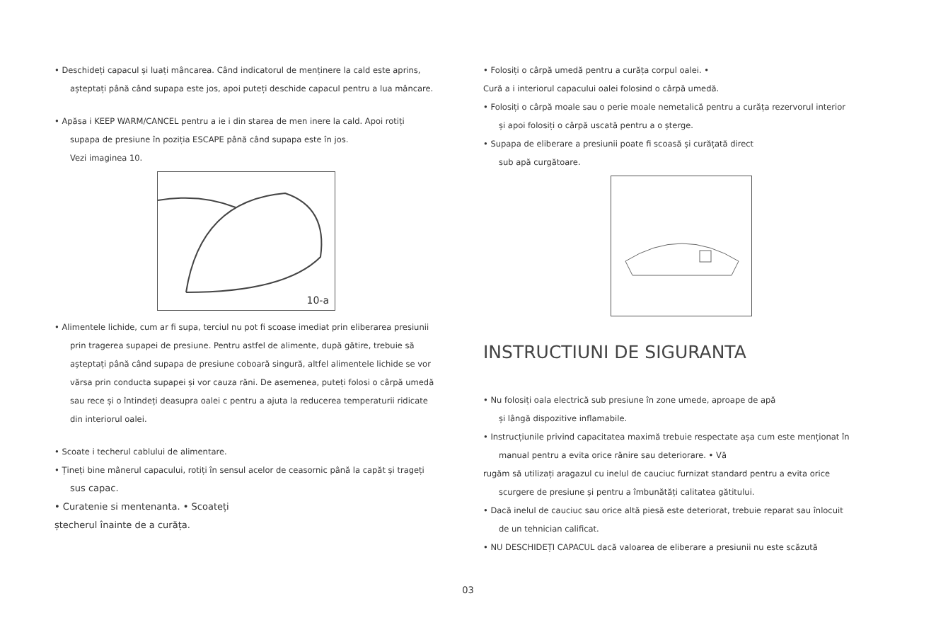• Deschideți capacul și luați mâncarea. Când indicatorul de menținere la cald este aprins,
așteptați până când supapa este jos, apoi puteți deschide capacul pentru a lua mâncare.
• Apăsa i KEEP WARM/CANCEL pentru a ie i din starea de men inere la cald. Apoi rotiți
supapa de presiune în poziția ESCAPE până când supapa este în jos.
Vezi imaginea 10.
10-a
• Alimentele lichide, cum ar fi supa, terciul nu pot fi scoase imediat prin eliberarea presiunii
prin tragerea supapei de presiune. Pentru astfel de alimente, după gătire, trebuie să
așteptați până când supapa de presiune coboară singură, altfel alimentele lichide se vor
vărsa prin conducta supapei și vor cauza răni. De asemenea, puteți folosi o cârpă umedă
sau rece și o întindeți deasupra oalei c pentru a ajuta la reducerea temperaturii ridicate
din interiorul oalei.
• Scoate i techerul cablului de alimentare.
• Țineți bine mânerul capacului, rotiți în sensul acelor de ceasornic până la capăt și trageți
sus capac.
• Curatenie si mentenanta. • Scoateți
ștecherul înainte de a curăța.
• Folosiți o cârpă umedă pentru a curăța corpul oalei. •
Cură a i interiorul capacului oalei folosind o cârpă umedă.
• Folosiți o cârpă moale sau o perie moale nemetalică pentru a curăța rezervorul interior
și apoi folosiți o cârpă uscată pentru a o șterge.
• Supapa de eliberare a presiunii poate fi scoasă și curățată direct
sub apă curgătoare.
INSTRUCTIUNI DE SIGURANTA
• Nu folosiți oala electrică sub presiune în zone umede, aproape de apă
și lângă dispozitive inflamabile.
• Instrucțiunile privind capacitatea maximă trebuie respectate așa cum este menționat în
manual pentru a evita orice rănire sau deteriorare. • Vă
rugăm să utilizați aragazul cu inelul de cauciuc furnizat standard pentru a evita orice
scurgere de presiune și pentru a îmbunătăți calitatea gătitului.
• Dacă inelul de cauciuc sau orice altă piesă este deteriorat, trebuie reparat sau înlocuit
de un tehnician calificat.
• NU DESCHIDEȚI CAPACUL dacă valoarea de eliberare a presiunii nu este scăzută
03